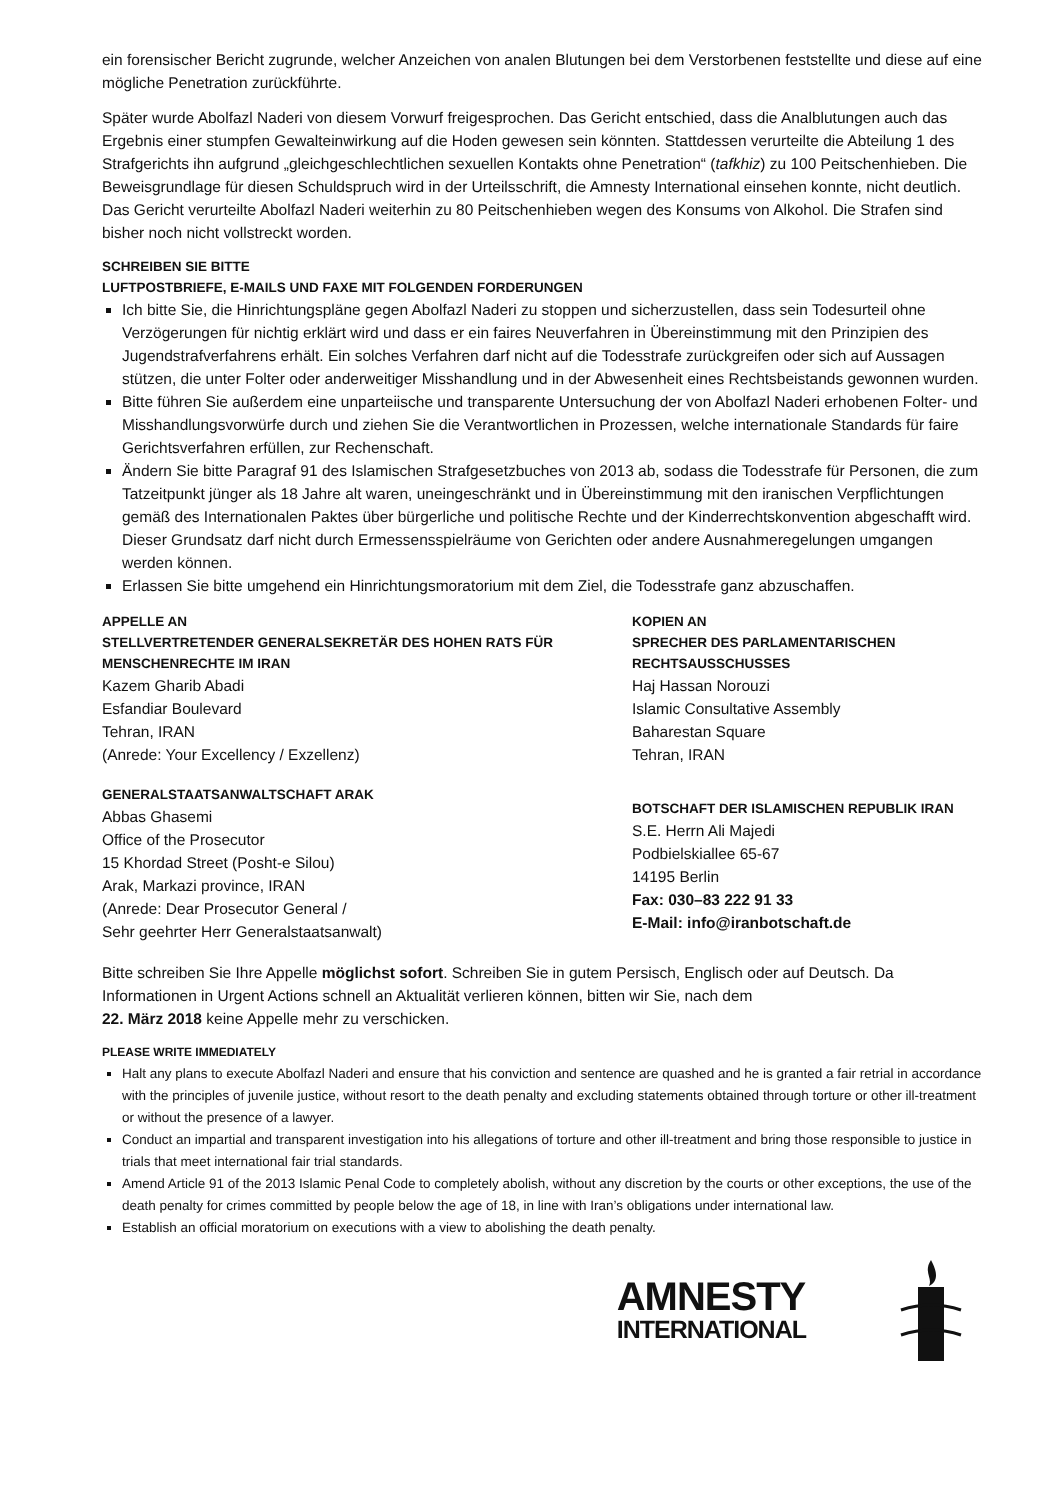ein forensischer Bericht zugrunde, welcher Anzeichen von analen Blutungen bei dem Verstorbenen feststellte und diese auf eine mögliche Penetration zurückführte.
Später wurde Abolfazl Naderi von diesem Vorwurf freigesprochen. Das Gericht entschied, dass die Analblutungen auch das Ergebnis einer stumpfen Gewalteinwirkung auf die Hoden gewesen sein könnten. Stattdessen verurteilte die Abteilung 1 des Strafgerichts ihn aufgrund „gleichgeschlechtlichen sexuellen Kontakts ohne Penetration“ (tafkhiz) zu 100 Peitschenhieben. Die Beweisgrundlage für diesen Schuldspruch wird in der Urteilsschrift, die Amnesty International einsehen konnte, nicht deutlich. Das Gericht verurteilte Abolfazl Naderi weiterhin zu 80 Peitschenhieben wegen des Konsums von Alkohol. Die Strafen sind bisher noch nicht vollstreckt worden.
SCHREIBEN SIE BITTE
LUFTPOSTBRIEFE, E-MAILS UND FAXE MIT FOLGENDEN FORDERUNGEN
Ich bitte Sie, die Hinrichtungspläne gegen Abolfazl Naderi zu stoppen und sicherzustellen, dass sein Todesurteil ohne Verzögerungen für nichtig erklärt wird und dass er ein faires Neuverfahren in Übereinstimmung mit den Prinzipien des Jugendstrafverfahrens erhält. Ein solches Verfahren darf nicht auf die Todesstrafe zurückgreifen oder sich auf Aussagen stützen, die unter Folter oder anderweitiger Misshandlung und in der Abwesenheit eines Rechtsbeistands gewonnen wurden.
Bitte führen Sie außerdem eine unparteiische und transparente Untersuchung der von Abolfazl Naderi erhobenen Folter- und Misshandlungsvorwürfe durch und ziehen Sie die Verantwortlichen in Prozessen, welche internationale Standards für faire Gerichtsverfahren erfüllen, zur Rechenschaft.
Ändern Sie bitte Paragraf 91 des Islamischen Strafgesetzbuches von 2013 ab, sodass die Todesstrafe für Personen, die zum Tatzeitpunkt jünger als 18 Jahre alt waren, uneingeschränkt und in Übereinstimmung mit den iranischen Verpflichtungen gemäß des Internationalen Paktes über bürgerliche und politische Rechte und der Kinderrechtskonvention abgeschafft wird. Dieser Grundsatz darf nicht durch Ermessensspielräume von Gerichten oder andere Ausnahmeregelungen umgangen werden können.
Erlassen Sie bitte umgehend ein Hinrichtungsmoratorium mit dem Ziel, die Todesstrafe ganz abzuschaffen.
APPELLE AN
STELLVERTRETENDER GENERALSEKRETÄR DES HOHEN RATS FÜR MENSCHENRECHTE IM IRAN
Kazem Gharib Abadi
Esfandiar Boulevard
Tehran, IRAN
(Anrede: Your Excellency / Exzellenz)
GENERALSTAATSANWALTSCHAFT ARAK
Abbas Ghasemi
Office of the Prosecutor
15 Khordad Street (Posht-e Silou)
Arak, Markazi province, IRAN
(Anrede: Dear Prosecutor General /
Sehr geehrter Herr Generalstaatsanwalt)
KOPIEN AN
SPRECHER DES PARLAMENTARISCHEN RECHTSAUSSCHUSSES
Haj Hassan Norouzi
Islamic Consultative Assembly
Baharestan Square
Tehran, IRAN
BOTSCHAFT DER ISLAMISCHEN REPUBLIK IRAN
S.E. Herrn Ali Majedi
Podbielskiallee 65-67
14195 Berlin
Fax: 030–83 222 91 33
E-Mail: info@iranbotschaft.de
Bitte schreiben Sie Ihre Appelle möglichst sofort. Schreiben Sie in gutem Persisch, Englisch oder auf Deutsch. Da Informationen in Urgent Actions schnell an Aktualität verlieren können, bitten wir Sie, nach dem
22. März 2018 keine Appelle mehr zu verschicken.
PLEASE WRITE IMMEDIATELY
Halt any plans to execute Abolfazl Naderi and ensure that his conviction and sentence are quashed and he is granted a fair retrial in accordance with the principles of juvenile justice, without resort to the death penalty and excluding statements obtained through torture or other ill-treatment or without the presence of a lawyer.
Conduct an impartial and transparent investigation into his allegations of torture and other ill-treatment and bring those responsible to justice in trials that meet international fair trial standards.
Amend Article 91 of the 2013 Islamic Penal Code to completely abolish, without any discretion by the courts or other exceptions, the use of the death penalty for crimes committed by people below the age of 18, in line with Iran’s obligations under international law.
Establish an official moratorium on executions with a view to abolishing the death penalty.
AMNESTY
INTERNATIONAL